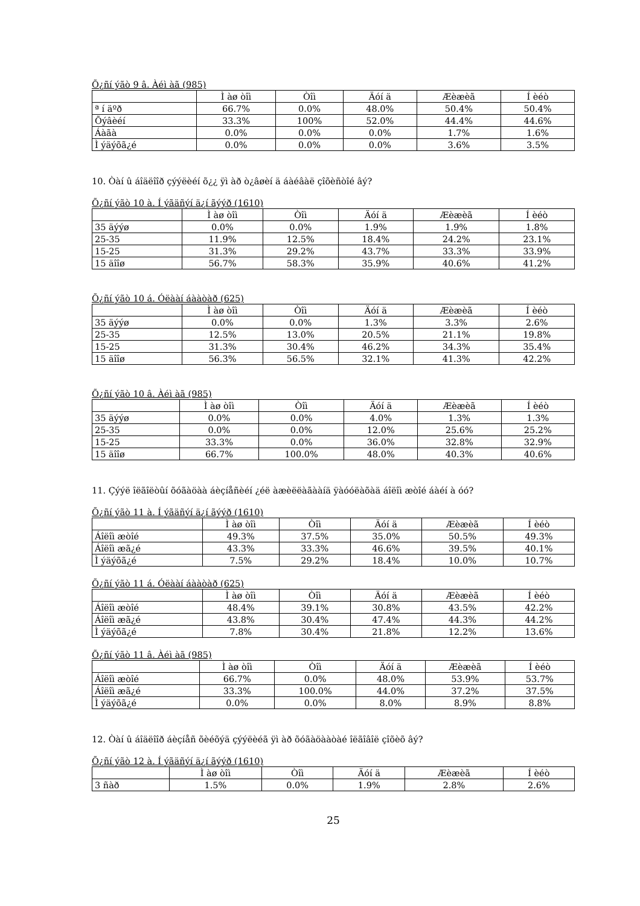Õ¿ñí ýãò 9 â. Àéì àã (985)
| | Ì àø òîì | Òîì | Äóí ä | Æèæèã | Í èéò |
| --- | --- | --- | --- | --- | --- |
| ª í äºð | 66.7% | 0.0% | 48.0% | 50.4% | 50.4% |
| Õýâèéí | 33.3% | 100% | 52.0% | 44.4% | 44.6% |
| Áàãà | 0.0% | 0.0% | 0.0% | 1.7% | 1.6% |
| Ì ýäýõã¿é | 0.0% | 0.0% | 0.0% | 3.6% | 3.5% |
10. Òàí û áîäëîîð çýýëèéí õ¿¿ ÿì àð ò¿âøèí ä áàéâàë çîõèñòîé âý?
Õ¿ñí ýãò 10 à. Í ýãäñýí ä¿í ãýýð (1610)
| | Ì àø òîì | Òîì | Äóí ä | Æèæèã | Í èéò |
| --- | --- | --- | --- | --- | --- |
| 35 äýýø | 0.0% | 0.0% | 1.9% | 1.9% | 1.8% |
| 25-35 | 11.9% | 12.5% | 18.4% | 24.2% | 23.1% |
| 15-25 | 31.3% | 29.2% | 43.7% | 33.3% | 33.9% |
| 15 äîîø | 56.7% | 58.3% | 35.9% | 40.6% | 41.2% |
Õ¿ñí ýãò 10 á. Óëààí áààòàð (625)
| | Ì àø òîì | Òîì | Äóí ä | Æèæèã | Í èéò |
| --- | --- | --- | --- | --- | --- |
| 35 äýýø | 0.0% | 0.0% | 1.3% | 3.3% | 2.6% |
| 25-35 | 12.5% | 13.0% | 20.5% | 21.1% | 19.8% |
| 15-25 | 31.3% | 30.4% | 46.2% | 34.3% | 35.4% |
| 15 äîîø | 56.3% | 56.5% | 32.1% | 41.3% | 42.2% |
Õ¿ñí ýãò 10 â. Àéì àã (985)
| | Ì àø òîì | Òîì | Äóí ä | Æèæèã | Í èéò |
| --- | --- | --- | --- | --- | --- |
| 35 äýýø | 0.0% | 0.0% | 4.0% | 1.3% | 1.3% |
| 25-35 | 0.0% | 0.0% | 12.0% | 25.6% | 25.2% |
| 15-25 | 33.3% | 0.0% | 36.0% | 32.8% | 32.9% |
| 15 äîîø | 66.7% | 100.0% | 48.0% | 40.3% | 40.6% |
11. Çýýë îëãîëòûí õóãàöàà áèçíåñèéí ¿éë àæèëëàãààíä ÿàóóëàõàä áîëîì æòîé áàéí à óó?
Õ¿ñí ýãò 11 à. Í ýãäñýí ä¿í ãýýð (1610)
| | Ì àø òîì | Òîì | Äóí ä | Æèæèã | Í èéò |
| --- | --- | --- | --- | --- | --- |
| Áîëîì æòîé | 49.3% | 37.5% | 35.0% | 50.5% | 49.3% |
| Áîëîì æã¿é | 43.3% | 33.3% | 46.6% | 39.5% | 40.1% |
| Ì ýäýõã¿é | 7.5% | 29.2% | 18.4% | 10.0% | 10.7% |
Õ¿ñí ýãò 11 á. Óëààí áààòàð (625)
| | Ì àø òîì | Òîì | Äóí ä | Æèæèã | Í èéò |
| --- | --- | --- | --- | --- | --- |
| Áîëîì æòîé | 48.4% | 39.1% | 30.8% | 43.5% | 42.2% |
| Áîëîì æã¿é | 43.8% | 30.4% | 47.4% | 44.3% | 44.2% |
| Ì ýäýõã¿é | 7.8% | 30.4% | 21.8% | 12.2% | 13.6% |
Õ¿ñí ýãò 11 â. Àéì àã (985)
| | Ì àø òîì | Òîì | Äóí ä | Æèæèã | Í èéò |
| --- | --- | --- | --- | --- | --- |
| Áîëîì æòîé | 66.7% | 0.0% | 48.0% | 53.9% | 53.7% |
| Áîëîì æã¿é | 33.3% | 100.0% | 44.0% | 37.2% | 37.5% |
| Ì ýäýõã¿é | 0.0% | 0.0% | 8.0% | 8.9% | 8.8% |
12. Òàí û áîäëîîð áèçíåñ õèéõýä çýýëèéã ÿì àð õóãàöààòàé îëãîâîë çîõèõ âý?
Õ¿ñí ýãò 12 à. Í ýãäñýí ä¿í ãýýð (1610)
| | Ì àø òîì | Òîì | Äóí ä | Æèæèã | Í èéò |
| --- | --- | --- | --- | --- | --- |
| 3 ñàð | 1.5% | 0.0% | 1.9% | 2.8% | 2.6% |
25